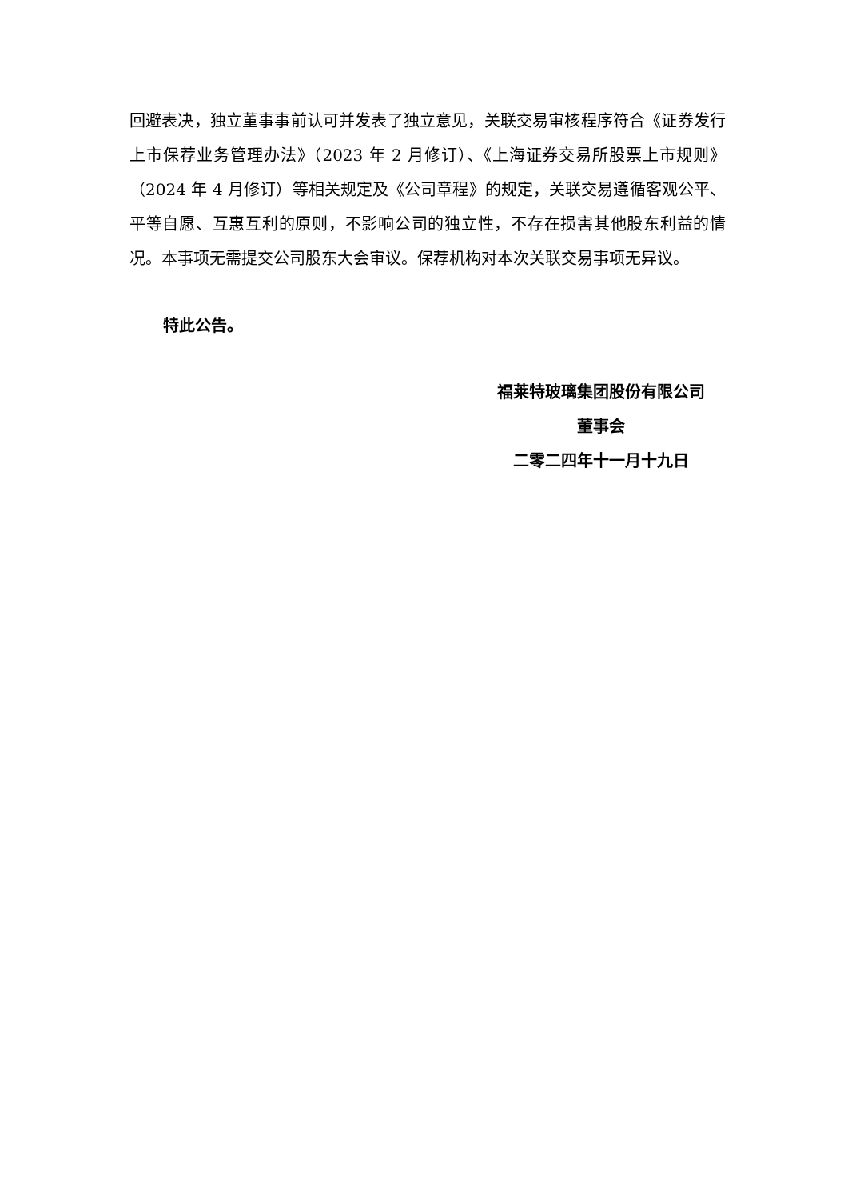回避表决，独立董事事前认可并发表了独立意见，关联交易审核程序符合《证券发行上市保荐业务管理办法》（2023 年 2 月修订）、《上海证券交易所股票上市规则》（2024 年 4 月修订）等相关规定及《公司章程》的规定，关联交易遵循客观公平、平等自愿、互惠互利的原则，不影响公司的独立性，不存在损害其他股东利益的情况。本事项无需提交公司股东大会审议。保荐机构对本次关联交易事项无异议。
特此公告。
福莱特玻璃集团股份有限公司
董事会
二零二四年十一月十九日